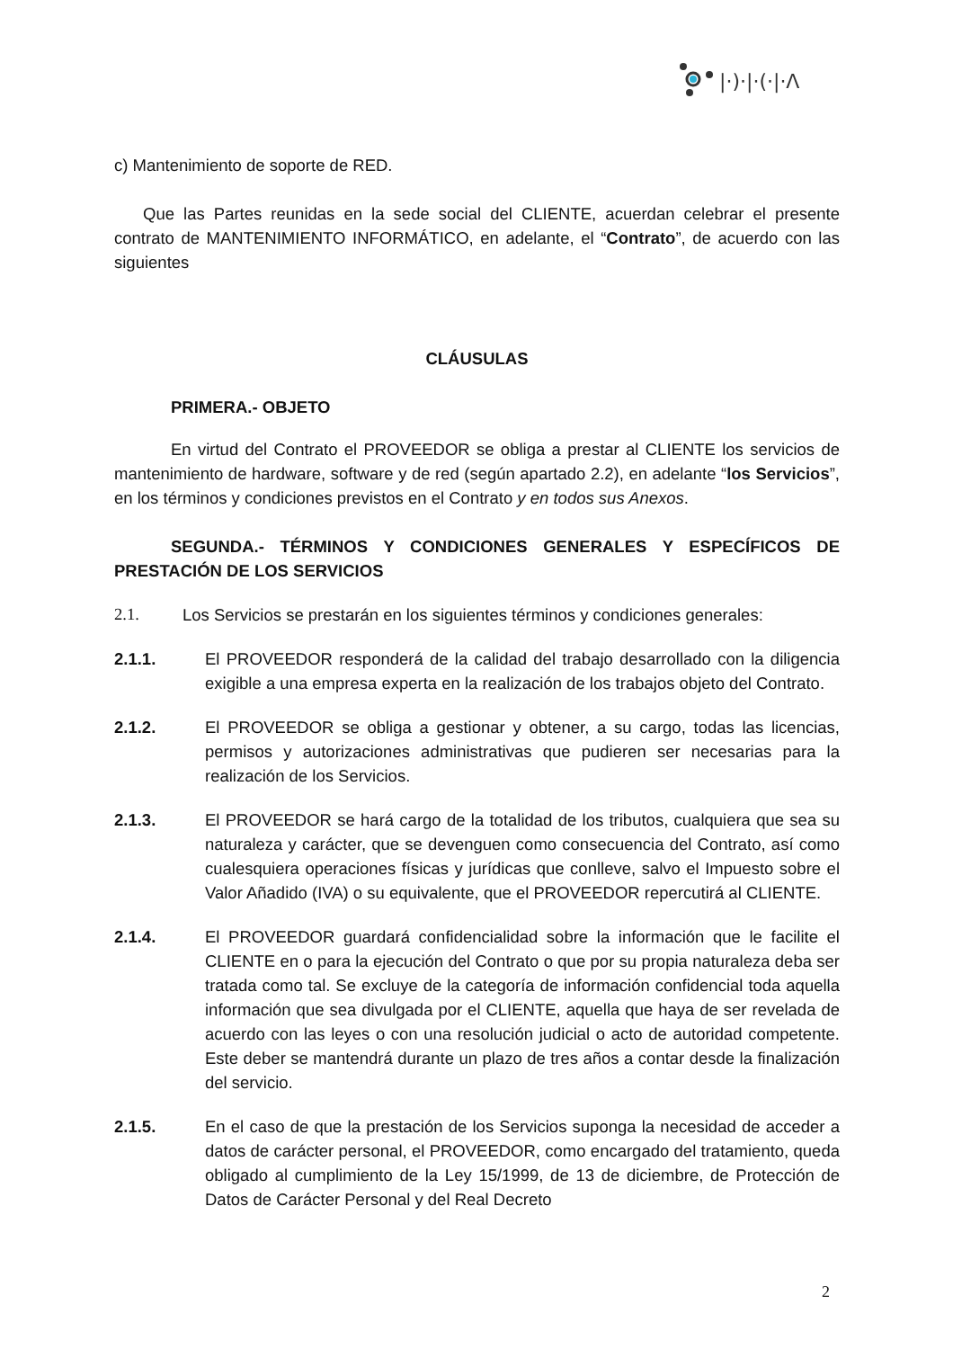|·)·|·(·|·Λ
c) Mantenimiento de soporte de RED.
Que las Partes reunidas en la sede social del CLIENTE, acuerdan celebrar el presente contrato de MANTENIMIENTO INFORMÁTICO, en adelante, el “Contrato”, de acuerdo con las siguientes
CLÁUSULAS
PRIMERA.- OBJETO
En virtud del Contrato el PROVEEDOR se obliga a prestar al CLIENTE los servicios de mantenimiento de hardware, software y de red (según apartado 2.2), en adelante “los Servicios”, en los términos y condiciones previstos en el Contrato y en todos sus Anexos.
SEGUNDA.- TÉRMINOS Y CONDICIONES GENERALES Y ESPECÍFICOS DE PRESTACIÓN DE LOS SERVICIOS
2.1. Los Servicios se prestarán en los siguientes términos y condiciones generales:
2.1.1. El PROVEEDOR responderá de la calidad del trabajo desarrollado con la diligencia exigible a una empresa experta en la realización de los trabajos objeto del Contrato.
2.1.2. El PROVEEDOR se obliga a gestionar y obtener, a su cargo, todas las licencias, permisos y autorizaciones administrativas que pudieren ser necesarias para la realización de los Servicios.
2.1.3. El PROVEEDOR se hará cargo de la totalidad de los tributos, cualquiera que sea su naturaleza y carácter, que se devenguen como consecuencia del Contrato, así como cualesquiera operaciones físicas y jurídicas que conlleve, salvo el Impuesto sobre el Valor Añadido (IVA) o su equivalente, que el PROVEEDOR repercutirá al CLIENTE.
2.1.4. El PROVEEDOR guardará confidencialidad sobre la información que le facilite el CLIENTE en o para la ejecución del Contrato o que por su propia naturaleza deba ser tratada como tal. Se excluye de la categoría de información confidencial toda aquella información que sea divulgada por el CLIENTE, aquella que haya de ser revelada de acuerdo con las leyes o con una resolución judicial o acto de autoridad competente. Este deber se mantendrá durante un plazo de tres años a contar desde la finalización del servicio.
2.1.5. En el caso de que la prestación de los Servicios suponga la necesidad de acceder a datos de carácter personal, el PROVEEDOR, como encargado del tratamiento, queda obligado al cumplimiento de la Ley 15/1999, de 13 de diciembre, de Protección de Datos de Carácter Personal y del Real Decreto
2